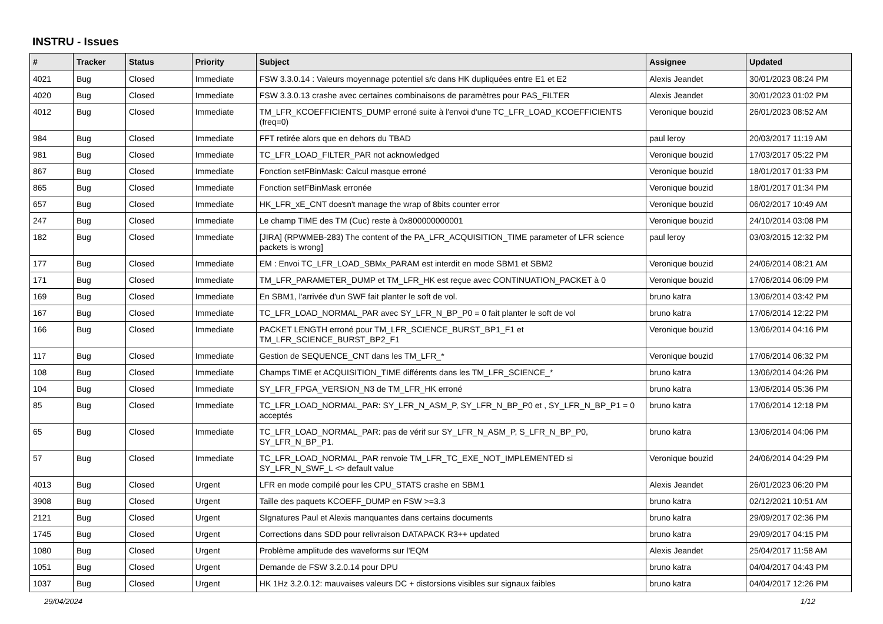INSTRU - Issues
| # | Tracker | Status | Priority | Subject | Assignee | Updated |
| --- | --- | --- | --- | --- | --- | --- |
| 4021 | Bug | Closed | Immediate | FSW 3.3.0.14 : Valeurs moyennage potentiel s/c dans HK dupliquées entre E1 et E2 | Alexis Jeandet | 30/01/2023 08:24 PM |
| 4020 | Bug | Closed | Immediate | FSW 3.3.0.13 crashe avec certaines combinaisons de paramètres pour PAS_FILTER | Alexis Jeandet | 30/01/2023 01:02 PM |
| 4012 | Bug | Closed | Immediate | TM_LFR_KCOEFFICIENTS_DUMP erroné suite à l'envoi d'une TC_LFR_LOAD_KCOEFFICIENTS (freq=0) | Veronique bouzid | 26/01/2023 08:52 AM |
| 984 | Bug | Closed | Immediate | FFT retirée alors que en dehors du TBAD | paul leroy | 20/03/2017 11:19 AM |
| 981 | Bug | Closed | Immediate | TC_LFR_LOAD_FILTER_PAR not acknowledged | Veronique bouzid | 17/03/2017 05:22 PM |
| 867 | Bug | Closed | Immediate | Fonction setFBinMask: Calcul masque erroné | Veronique bouzid | 18/01/2017 01:33 PM |
| 865 | Bug | Closed | Immediate | Fonction setFBinMask erronée | Veronique bouzid | 18/01/2017 01:34 PM |
| 657 | Bug | Closed | Immediate | HK_LFR_xE_CNT doesn't manage the wrap of 8bits counter error | Veronique bouzid | 06/02/2017 10:49 AM |
| 247 | Bug | Closed | Immediate | Le champ TIME des TM (Cuc) reste à 0x800000000001 | Veronique bouzid | 24/10/2014 03:08 PM |
| 182 | Bug | Closed | Immediate | [JIRA] (RPWMEB-283) The content of the PA_LFR_ACQUISITION_TIME parameter of LFR science packets is wrong] | paul leroy | 03/03/2015 12:32 PM |
| 177 | Bug | Closed | Immediate | EM : Envoi TC_LFR_LOAD_SBMx_PARAM est interdit en mode SBM1 et SBM2 | Veronique bouzid | 24/06/2014 08:21 AM |
| 171 | Bug | Closed | Immediate | TM_LFR_PARAMETER_DUMP et TM_LFR_HK est reçue avec CONTINUATION_PACKET à 0 | Veronique bouzid | 17/06/2014 06:09 PM |
| 169 | Bug | Closed | Immediate | En SBM1, l'arrivée d'un SWF fait planter le soft de vol. | bruno katra | 13/06/2014 03:42 PM |
| 167 | Bug | Closed | Immediate | TC_LFR_LOAD_NORMAL_PAR avec SY_LFR_N_BP_P0 = 0 fait planter le soft de vol | bruno katra | 17/06/2014 12:22 PM |
| 166 | Bug | Closed | Immediate | PACKET LENGTH erroné pour TM_LFR_SCIENCE_BURST_BP1_F1 et TM_LFR_SCIENCE_BURST_BP2_F1 | Veronique bouzid | 13/06/2014 04:16 PM |
| 117 | Bug | Closed | Immediate | Gestion de SEQUENCE_CNT dans les TM_LFR_* | Veronique bouzid | 17/06/2014 06:32 PM |
| 108 | Bug | Closed | Immediate | Champs TIME et ACQUISITION_TIME différents dans les TM_LFR_SCIENCE_* | bruno katra | 13/06/2014 04:26 PM |
| 104 | Bug | Closed | Immediate | SY_LFR_FPGA_VERSION_N3 de TM_LFR_HK erroné | bruno katra | 13/06/2014 05:36 PM |
| 85 | Bug | Closed | Immediate | TC_LFR_LOAD_NORMAL_PAR: SY_LFR_N_ASM_P, SY_LFR_N_BP_P0 et , SY_LFR_N_BP_P1 = 0 acceptés | bruno katra | 17/06/2014 12:18 PM |
| 65 | Bug | Closed | Immediate | TC_LFR_LOAD_NORMAL_PAR: pas de vérif sur SY_LFR_N_ASM_P, S_LFR_N_BP_P0, SY_LFR_N_BP_P1. | bruno katra | 13/06/2014 04:06 PM |
| 57 | Bug | Closed | Immediate | TC_LFR_LOAD_NORMAL_PAR renvoie TM_LFR_TC_EXE_NOT_IMPLEMENTED si SY_LFR_N_SWF_L <> default value | Veronique bouzid | 24/06/2014 04:29 PM |
| 4013 | Bug | Closed | Urgent | LFR en mode compilé pour les CPU_STATS crashe en SBM1 | Alexis Jeandet | 26/01/2023 06:20 PM |
| 3908 | Bug | Closed | Urgent | Taille des paquets KCOEFF_DUMP en FSW >=3.3 | bruno katra | 02/12/2021 10:51 AM |
| 2121 | Bug | Closed | Urgent | SIgnatures Paul et Alexis manquantes dans certains documents | bruno katra | 29/09/2017 02:36 PM |
| 1745 | Bug | Closed | Urgent | Corrections dans SDD pour relivraison DATAPACK R3++ updated | bruno katra | 29/09/2017 04:15 PM |
| 1080 | Bug | Closed | Urgent | Problème amplitude des waveforms sur l'EQM | Alexis Jeandet | 25/04/2017 11:58 AM |
| 1051 | Bug | Closed | Urgent | Demande de FSW 3.2.0.14 pour DPU | bruno katra | 04/04/2017 04:43 PM |
| 1037 | Bug | Closed | Urgent | HK 1Hz 3.2.0.12: mauvaises valeurs DC + distorsions visibles sur signaux faibles | bruno katra | 04/04/2017 12:26 PM |
29/04/2024 1/12